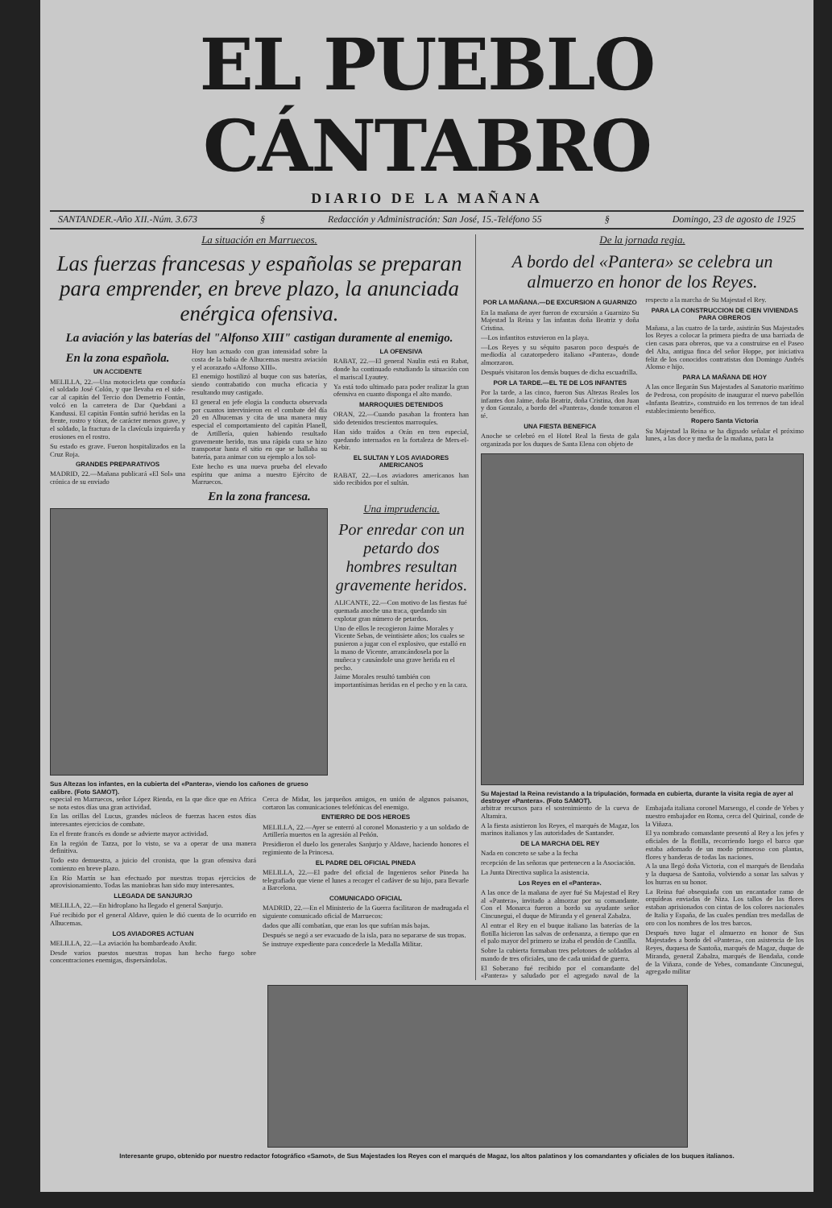EL PUEBLO CÁNTABRO
DIARIO DE LA MAÑANA
SANTANDER.-Año XII.-Núm. 3.673 § Redacción y Administración: San José, 15.-Teléfono 55 § Domingo, 23 de agosto de 1925
La situación en Marruecos.
Las fuerzas francesas y españolas se preparan para emprender, en breve plazo, la anunciada enérgica ofensiva.
La aviación y las baterías del "Alfonso XIII" castigan duramente al enemigo.
En la zona española.
UN ACCIDENTE
MELILLA, 22.—Una motocicleta que conducía el soldado José Colón, y que llevaba en el side-car al capitán del Tercio don Demetrio Fontán, volcó en la carretera de Dar Quebdani a Kandussi. El capitán Fontán sufrió heridas en la frente, rostro y tórax, de carácter menos grave, y el soldado, la fractura de la clavícula izquierda y erosiones en el rostro.
Su estado es grave. Fueron hospitalizados en la Cruz Roja.
GRANDES PREPARATIVOS
MADRID, 22.—Mañana publicará «El Sol» una crónica de su enviado
Hoy han actuado con gran intensidad sobre la costa de la bahía de Alhucemas nuestra aviación y el acorazado «Alfonso XIII».
El enemigo hostilizó al buque con sus baterías, siendo contrabatido con mucha eficacia y resultando muy castigado.
El general en jefe elogia la conducta observada por cuantos intervinieron en el combate del día 20 en Alhucemas y cita de una manera muy especial el comportamiento del capitán Planell, de Artillería, quien habiendo resultado gravemente herido, tras una rápida cura se hizo transportar hasta el sitio en que se hallaba su batería, para animar con su ejemplo a los sol-
Este hecho es una nueva prueba del elevado espíritu que anima a nuestro Ejército de Marruecos.
En la zona francesa.
LA OFENSIVA
RABAT, 22.—El general Naulin está en Rabat, donde ha continuado estudiando la situación con el mariscal Lyautey.
Ya está todo ultimado para poder realizar la gran ofensiva en cuanto disponga el alto mando.
MARROQUIES DETENIDOS
ORAN, 22.—Cuando pasaban la frontera han sido detenidos trescientos marroquíes.
Han sido traídos a Orán en tren especial, quedando internados en la fortaleza de Mers-el-Kebir.
EL SULTAN Y LOS AVIADORES AMERICANOS
RABAT, 22.—Los aviadores americanos han sido recibidos por el sultán.
Sus Altezas los infantes, en la cubierta del «Pantera», viendo los cañones de grueso calibre. (Foto SAMOT).
Una imprudencia.
Por enredar con un petardo dos hombres resultan gravemente heridos.
ALICANTE, 22.—Con motivo de las fiestas fué quemada anoche una traca, quedando sin explotar gran número de petardos.
Uno de ellos le recogieron Jaime Morales y Vicente Sebas, de veintisiete años; los cuales se pusieron a jugar con el explosivo, que estalló en la mano de Vicente, arrancándosela por la muñeca y causándole una grave herida en el pecho.
Jaime Morales resultó también con importantísimas heridas en el pecho y en la cara.
especial en Marruecos, señor López Rienda, en la que dice que en Africa se nota estos días una gran actividad.
En las orillas del Lucus, grandes núcleos de fuerzas hacen estos días interesantes ejercicios de combate.
En el frente francés es donde se advierte mayor actividad.
En la región de Tazza, por lo visto, se va a operar de una manera definitiva.
Todo esto demuestra, a juicio del cronista, que la gran ofensiva dará comienzo en breve plazo.
En Río Martín se han efectuado por nuestras tropas ejercicios de aprovisionamiento. Todas las maniobras han sido muy interesantes.
LLEGADA DE SANJURJO
MELILLA, 22.—En hidroplano ha llegado el general Sanjurjo.
Fué recibido por el general Aldave, quien le dió cuenta de lo ocurrido en Alhucemas.
LOS AVIADORES ACTUAN
MELILLA, 22.—La aviación ha bombardeado Axdir.
Desde varios puestos nuestras tropas han hecho fuego sobre concentraciones enemigas, dispersándolas.
Cerca de Midar, los jarqueños amigos, en unión de algunos paisanos, cortaron las comunicaciones telefónicas del enemigo.
ENTIERRO DE DOS HEROES
MELILLA, 22.—Ayer se enterró al coronel Monasterio y a un soldado de Artillería muertos en la agresión al Peñón.
Presidieron el duelo los generales Sanjurjo y Aldave, haciendo honores el regimiento de la Princesa.
EL PADRE DEL OFICIAL PINEDA
MELILLA, 22.—El padre del oficial de Ingenieros señor Pineda ha telegrafiado que viene el lunes a recoger el cadáver de su hijo, para llevarle a Barcelona.
COMUNICADO OFICIAL
MADRID, 22.—En el Ministerio de la Guerra facilitaron de madrugada el siguiente comunicado oficial de Marruecos:
dados que allí combatían, que eran los que sufrían más bajas.
Después se negó a ser evacuado de la isla, para no separarse de sus tropas.
Se instruye expediente para concederle la Medalla Militar.
De la jornada regia.
A bordo del «Pantera» se celebra un almuerzo en honor de los Reyes.
POR LA MAÑANA.—DE EXCURSION A GUARNIZO
En la mañana de ayer fueron de excursión a Guarnizo Su Majestad la Reina y las infantas doña Beatriz y doña Cristina.
—Los infantitos estuvieron en la playa.
—Los Reyes y su séquito pasaron poco después de mediodía al cazatorpedero italiano «Pantera», donde almorzaron.
Después visitaron los demás buques de dicha escuadrilla.
POR LA TARDE.—EL TE DE LOS INFANTES
Por la tarde, a las cinco, fueron Sus Altezas Reales los infantes don Jaime, doña Beatriz, doña Cristina, don Juan y don Gonzalo, a bordo del «Pantera», donde tomaron el té.
UNA FIESTA BENEFICA
Anoche se celebró en el Hotel Real la fiesta de gala organizada por los duques de Santa Elena con objeto de
respecto a la marcha de Su Majestad el Rey.
PARA LA CONSTRUCCION DE CIEN VIVIENDAS PARA OBREROS
Mañana, a las cuatro de la tarde, asistirán Sus Majestades los Reyes a colocar la primera piedra de una barriada de cien casas para obreros, que va a construirse en el Paseo del Alta, antigua finca del señor Hoppe, por iniciativa feliz de los conocidos contratistas don Domingo Andrés Alonso e hijo.
PARA LA MAÑANA DE HOY
A las once llegarán Sus Majestades al Sanatorio marítimo de Pedrosa, con propósito de inaugurar el nuevo pabellón «Infanta Beatriz», construido en los terrenos de tan ideal establecimiento benéfico.
Ropero Santa Victoria
Su Majestad la Reina se ha dignado señalar el próximo lunes, a las doce y media de la mañana, para la
Su Majestad la Reina revistando a la tripulación, formada en cubierta, durante la visita regia de ayer al destroyer «Pantera». (Foto SAMOT).
arbitrar recursos para el sostenimiento de la cueva de Altamira.
A la fiesta asistieron los Reyes, el marqués de Magaz, los marinos italianos y las autoridades de Santander.
DE LA MARCHA DEL REY
Nada en concreto se sabe a la fecha
recepción de las señoras que pertenecen a la Asociación.
La Junta Directiva suplica la asistencia.
Los Reyes en el «Pantera».
A las once de la mañana de ayer fué Su Majestad el Rey al «Pantera», invitado a almorzar por su comandante. Con el Monarca fueron a bordo su ayudante señor Cincunegui, el duque de Miranda y el general Zabalza.
Al entrar el Rey en el buque italiano las baterías de la flotilla hicieron las salvas de ordenanza, a tiempo que en el palo mayor del primero se izaba el pendón de Castilla.
Sobre la cubierta formaban tres pelotones de soldados al mando de tres oficiales, uno de cada unidad de guerra.
El Soberano fué recibido por el comandante del «Pantera» y saludado por el agregado naval de la Embajada italiana coronel Marsengo, el conde de Yebes y nuestro embajador en Roma, cerca del Quirinal, conde de la Viñaza.
El ya nombrado comandante presentó al Rey a los jefes y oficiales de la flotilla, recorriendo luego el barco que estaba adornado de un modo primoroso con plantas, flores y banderas de todas las naciones.
A la una llegó doña Victoria, con el marqués de Bendaña y la duquesa de Santoña, volviendo a sonar las salvas y los hurras en su honor.
La Reina fué obsequiada con un encantador ramo de orquídeas enviadas de Niza. Los tallos de las flores estaban aprisionados con cintas de los colores nacionales de Italia y España, de las cuales pendían tres medallas de oro con los nombres de los tres barcos.
Después tuvo lugar el almuerzo en honor de Sus Majestades a bordo del «Pantera», con asistencia de los Reyes, duquesa de Santoña, marqués de Magaz, duque de Miranda, general Zabalza, marqués de Bendaña, conde de la Viñaza, conde de Yebes, comandante Cincunegui, agregado militar
Interesante grupo, obtenido por nuestro redactor fotográfico «Samot», de Sus Majestades los Reyes con el marqués de Magaz, los altos palatinos y los comandantes y oficiales de los buques italianos.